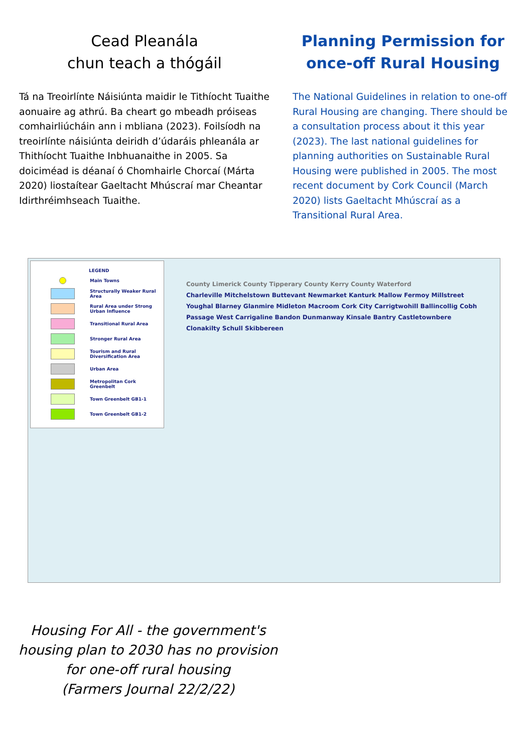Cead Pleanála
chun teach a thógáil
Tá na Treoirlínte Náisiúnta maidir le Tithíocht Tuaithe aonuaire ag athrú. Ba cheart go mbeadh próiseas comhairliúcháin ann i mbliana (2023). Foilsíodh na treoirlínte náisiúnta deiridh d’údaráis phleanála ar Thithíocht Tuaithe Inbhuanaithe in 2005. Sa doiciméad is déanaí ó Chomhairle Chorcaí (Márta 2020) liostaítear Gaeltacht Mhúscraí mar Cheantar Idirthréimhseach Tuaithe.
Planning Permission for once-off Rural Housing
The National Guidelines in relation to one-off Rural Housing are changing. There should be a consultation process about it this year (2023). The last national guidelines for planning authorities on Sustainable Rural Housing were published in 2005. The most recent document by Cork Council (March 2020) lists Gaeltacht Mhúscraí as a Transitional Rural Area.
LEGEND
Main Towns
Structurally Weaker Rural Area
Rural Area under Strong Urban Influence
Transitional Rural Area
Stronger Rural Area
Tourism and Rural Diversification Area
Urban Area
Metropolitan Cork Greenbelt
Town Greenbelt GB1-1
Town Greenbelt GB1-2
County Limerick County Tipperary County Kerry County Waterford
Charleville Mitchelstown Buttevant Newmarket Kanturk Mallow Fermoy Millstreet Youghal Blarney Glanmire Midleton Macroom Cork City Carrigtwohill Ballincollig Cobh Passage West Carrigaline Bandon Dunmanway Kinsale Bantry Castletownbere Clonakilty Schull Skibbereen
Housing For All - the government's housing plan to 2030 has no provision for one-off rural housing
(Farmers Journal 22/2/22)